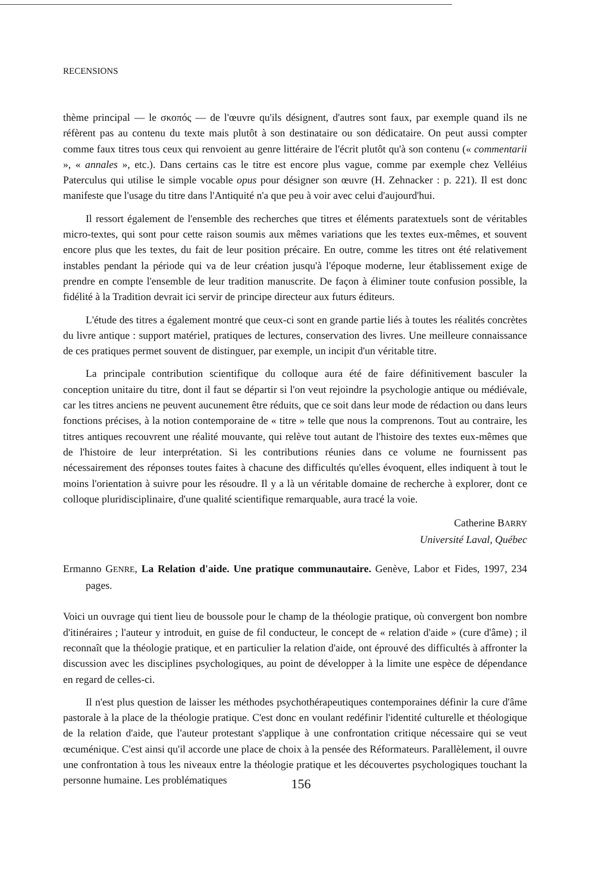RECENSIONS
thème principal — le σκοπός — de l'œuvre qu'ils désignent, d'autres sont faux, par exemple quand ils ne réfèrent pas au contenu du texte mais plutôt à son destinataire ou son dédicataire. On peut aussi compter comme faux titres tous ceux qui renvoient au genre littéraire de l'écrit plutôt qu'à son contenu (« commentarii », « annales », etc.). Dans certains cas le titre est encore plus vague, comme par exemple chez Velléius Paterculus qui utilise le simple vocable opus pour désigner son œuvre (H. Zehnacker : p. 221). Il est donc manifeste que l'usage du titre dans l'Antiquité n'a que peu à voir avec celui d'aujourd'hui.
Il ressort également de l'ensemble des recherches que titres et éléments paratextuels sont de véritables micro-textes, qui sont pour cette raison soumis aux mêmes variations que les textes eux-mêmes, et souvent encore plus que les textes, du fait de leur position précaire. En outre, comme les titres ont été relativement instables pendant la période qui va de leur création jusqu'à l'époque moderne, leur établissement exige de prendre en compte l'ensemble de leur tradition manuscrite. De façon à éliminer toute confusion possible, la fidélité à la Tradition devrait ici servir de principe directeur aux futurs éditeurs.
L'étude des titres a également montré que ceux-ci sont en grande partie liés à toutes les réalités concrètes du livre antique : support matériel, pratiques de lectures, conservation des livres. Une meilleure connaissance de ces pratiques permet souvent de distinguer, par exemple, un incipit d'un véritable titre.
La principale contribution scientifique du colloque aura été de faire définitivement basculer la conception unitaire du titre, dont il faut se départir si l'on veut rejoindre la psychologie antique ou médiévale, car les titres anciens ne peuvent aucunement être réduits, que ce soit dans leur mode de rédaction ou dans leurs fonctions précises, à la notion contemporaine de « titre » telle que nous la comprenons. Tout au contraire, les titres antiques recouvrent une réalité mouvante, qui relève tout autant de l'histoire des textes eux-mêmes que de l'histoire de leur interprétation. Si les contributions réunies dans ce volume ne fournissent pas nécessairement des réponses toutes faites à chacune des difficultés qu'elles évoquent, elles indiquent à tout le moins l'orientation à suivre pour les résoudre. Il y a là un véritable domaine de recherche à explorer, dont ce colloque pluridisciplinaire, d'une qualité scientifique remarquable, aura tracé la voie.
Catherine BARRY
Université Laval, Québec
Ermanno GENRE, La Relation d'aide. Une pratique communautaire. Genève, Labor et Fides, 1997, 234 pages.
Voici un ouvrage qui tient lieu de boussole pour le champ de la théologie pratique, où convergent bon nombre d'itinéraires ; l'auteur y introduit, en guise de fil conducteur, le concept de « relation d'aide » (cure d'âme) ; il reconnaît que la théologie pratique, et en particulier la relation d'aide, ont éprouvé des difficultés à affronter la discussion avec les disciplines psychologiques, au point de développer à la limite une espèce de dépendance en regard de celles-ci.
Il n'est plus question de laisser les méthodes psychothérapeutiques contemporaines définir la cure d'âme pastorale à la place de la théologie pratique. C'est donc en voulant redéfinir l'identité culturelle et théologique de la relation d'aide, que l'auteur protestant s'applique à une confrontation critique nécessaire qui se veut œcuménique. C'est ainsi qu'il accorde une place de choix à la pensée des Réformateurs. Parallèlement, il ouvre une confrontation à tous les niveaux entre la théologie pratique et les découvertes psychologiques touchant la personne humaine. Les problématiques
156